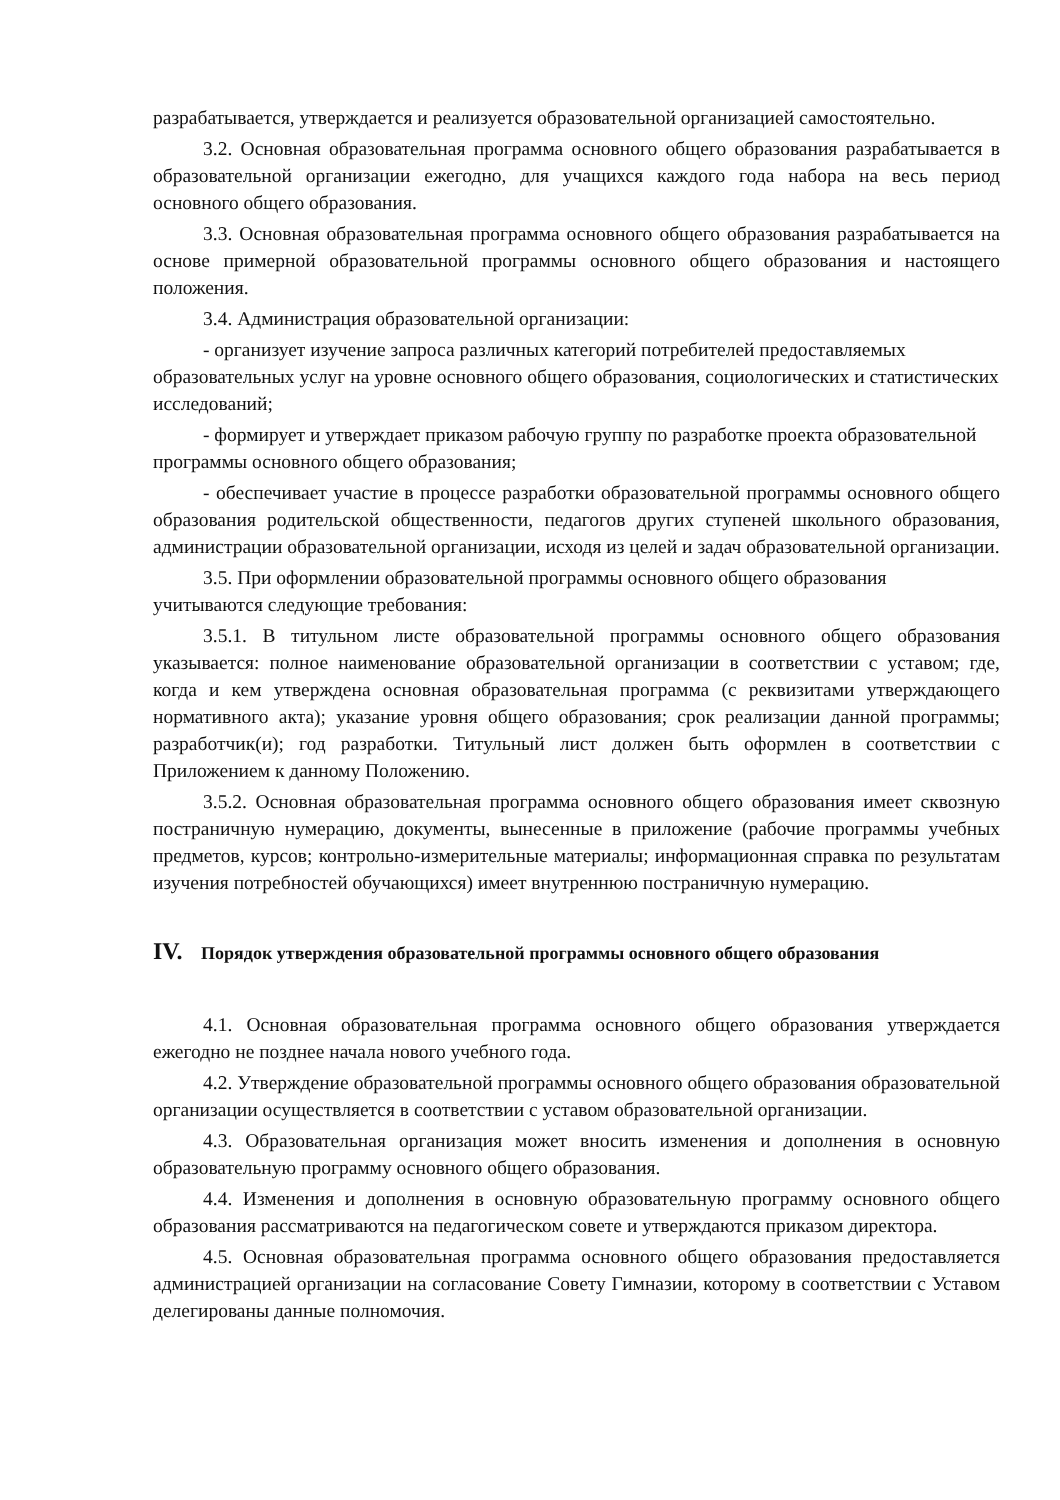разрабатывается, утверждается и реализуется образовательной организацией самостоятельно.
3.2. Основная образовательная программа основного общего образования разрабатывается в образовательной организации ежегодно, для учащихся каждого года набора на весь период основного общего образования.
3.3. Основная образовательная программа основного общего образования разрабатывается на основе примерной образовательной программы основного общего образования и настоящего положения.
3.4. Администрация образовательной организации:
- организует изучение запроса различных категорий потребителей предоставляемых образовательных услуг на уровне основного общего образования, социологических и статистических исследований;
- формирует и утверждает приказом рабочую группу по разработке проекта образовательной программы основного общего образования;
- обеспечивает участие в процессе разработки образовательной программы основного общего образования родительской общественности, педагогов других ступеней школьного образования, администрации образовательной организации, исходя из целей и задач образовательной организации.
3.5. При оформлении образовательной программы основного общего образования учитываются следующие требования:
3.5.1. В титульном листе образовательной программы основного общего образования указывается: полное наименование образовательной организации в соответствии с уставом; где, когда и кем утверждена основная образовательная программа (с реквизитами утверждающего нормативного акта); указание уровня общего образования; срок реализации данной программы; разработчик(и); год разработки. Титульный лист должен быть оформлен в соответствии с Приложением к данному Положению.
3.5.2. Основная образовательная программа основного общего образования имеет сквозную постраничную нумерацию, документы, вынесенные в приложение (рабочие программы учебных предметов, курсов; контрольно-измерительные материалы; информационная справка по результатам изучения потребностей обучающихся) имеет внутреннюю постраничную нумерацию.
IV. Порядок утверждения образовательной программы основного общего образования
4.1. Основная образовательная программа основного общего образования утверждается ежегодно не позднее начала нового учебного года.
4.2. Утверждение образовательной программы основного общего образования образовательной организации осуществляется в соответствии с уставом образовательной организации.
4.3. Образовательная организация может вносить изменения и дополнения в основную образовательную программу основного общего образования.
4.4. Изменения и дополнения в основную образовательную программу основного общего образования рассматриваются на педагогическом совете и утверждаются приказом директора.
4.5. Основная образовательная программа основного общего образования предоставляется администрацией организации на согласование Совету Гимназии, которому в соответствии с Уставом делегированы данные полномочия.